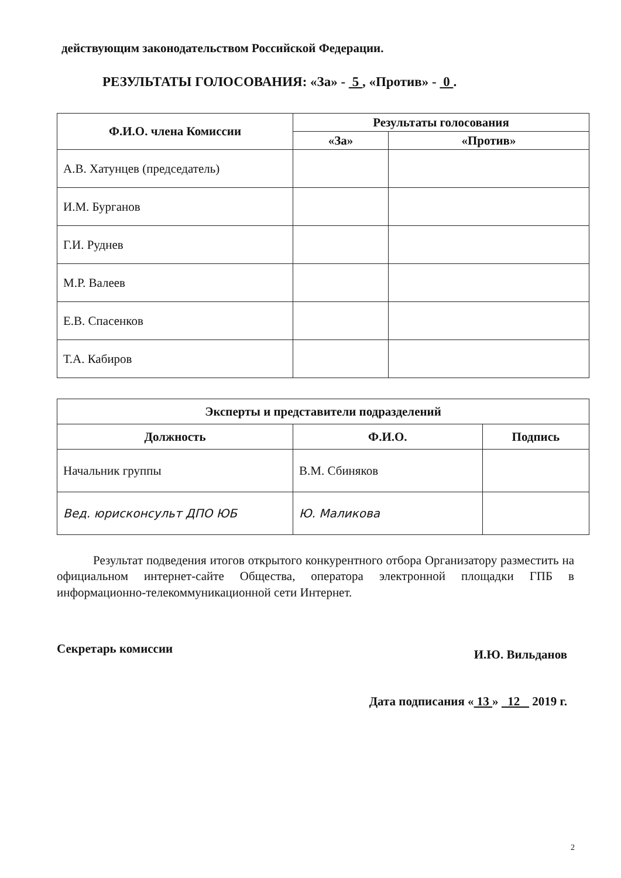действующим законодательством Российской Федерации.
РЕЗУЛЬТАТЫ ГОЛОСОВАНИЯ: «За» - 5 , «Против» - 0 .
| Ф.И.О. члена Комиссии | Результаты голосования | |
| --- | --- | --- |
| | «За» | «Против» |
| А.В. Хатунцев (председатель) | | |
| И.М. Бурганов | | |
| Г.И. Руднев | | |
| М.Р. Валеев | | |
| Е.В. Спасенков | | |
| Т.А. Кабиров | | |
| Эксперты и представители подразделений | | |
| --- | --- | --- |
| Должность | Ф.И.О. | Подпись |
| Начальник группы | В.М. Сбиняков | |
| Вед. юрисконсульт ДПО ЮБ | Ю. Маликова | |
Результат подведения итогов открытого конкурентного отбора Организатору разместить на официальном интернет-сайте Общества, оператора электронной площадки ГПБ в информационно-телекоммуникационной сети Интернет.
Секретарь комиссии И.Ю. Вильданов
Дата подписания « 13 » 12 2019 г.
2